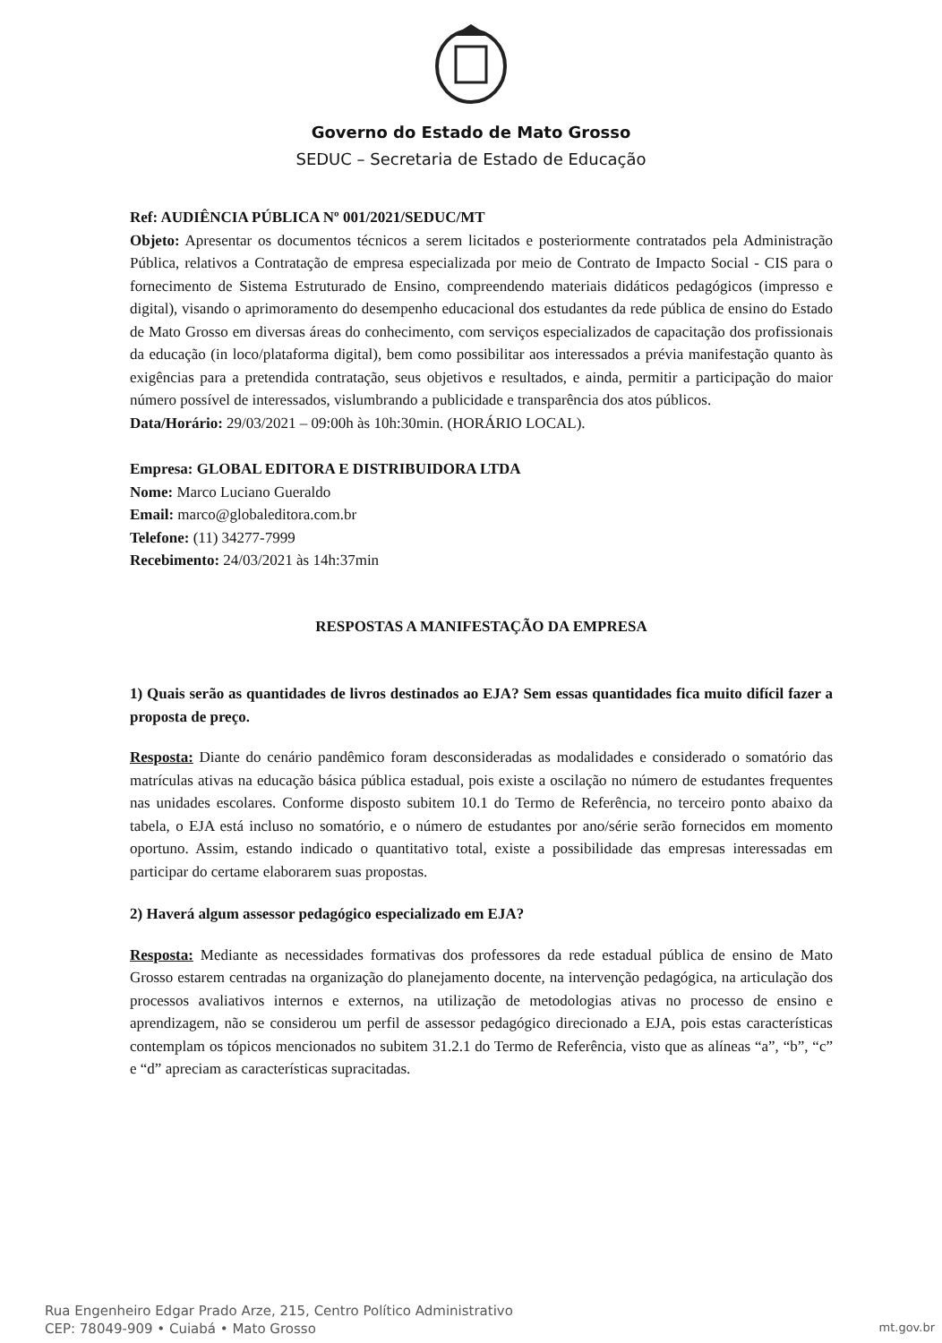Governo do Estado de Mato Grosso
SEDUC – Secretaria de Estado de Educação
Ref: AUDIÊNCIA PÚBLICA Nº 001/2021/SEDUC/MT
Objeto: Apresentar os documentos técnicos a serem licitados e posteriormente contratados pela Administração Pública, relativos a Contratação de empresa especializada por meio de Contrato de Impacto Social - CIS para o fornecimento de Sistema Estruturado de Ensino, compreendendo materiais didáticos pedagógicos (impresso e digital), visando o aprimoramento do desempenho educacional dos estudantes da rede pública de ensino do Estado de Mato Grosso em diversas áreas do conhecimento, com serviços especializados de capacitação dos profissionais da educação (in loco/plataforma digital), bem como possibilitar aos interessados a prévia manifestação quanto às exigências para a pretendida contratação, seus objetivos e resultados, e ainda, permitir a participação do maior número possível de interessados, vislumbrando a publicidade e transparência dos atos públicos.
Data/Horário: 29/03/2021 – 09:00h às 10h:30min. (HORÁRIO LOCAL).
Empresa: GLOBAL EDITORA E DISTRIBUIDORA LTDA
Nome: Marco Luciano Gueraldo
Email: marco@globaleditora.com.br
Telefone: (11) 34277-7999
Recebimento: 24/03/2021 às 14h:37min
RESPOSTAS A MANIFESTAÇÃO DA EMPRESA
1) Quais serão as quantidades de livros destinados ao EJA? Sem essas quantidades fica muito difícil fazer a proposta de preço.
Resposta: Diante do cenário pandêmico foram desconsideradas as modalidades e considerado o somatório das matrículas ativas na educação básica pública estadual, pois existe a oscilação no número de estudantes frequentes nas unidades escolares. Conforme disposto subitem 10.1 do Termo de Referência, no terceiro ponto abaixo da tabela, o EJA está incluso no somatório, e o número de estudantes por ano/série serão fornecidos em momento oportuno. Assim, estando indicado o quantitativo total, existe a possibilidade das empresas interessadas em participar do certame elaborarem suas propostas.
2) Haverá algum assessor pedagógico especializado em EJA?
Resposta: Mediante as necessidades formativas dos professores da rede estadual pública de ensino de Mato Grosso estarem centradas na organização do planejamento docente, na intervenção pedagógica, na articulação dos processos avaliativos internos e externos, na utilização de metodologias ativas no processo de ensino e aprendizagem, não se considerou um perfil de assessor pedagógico direcionado a EJA, pois estas características contemplam os tópicos mencionados no subitem 31.2.1 do Termo de Referência, visto que as alíneas “a”, “b”, “c” e “d” apreciam as características supracitadas.
Rua Engenheiro Edgar Prado Arze, 215, Centro Político Administrativo
CEP: 78049-909 • Cuiabá • Mato Grosso
mt.gov.br